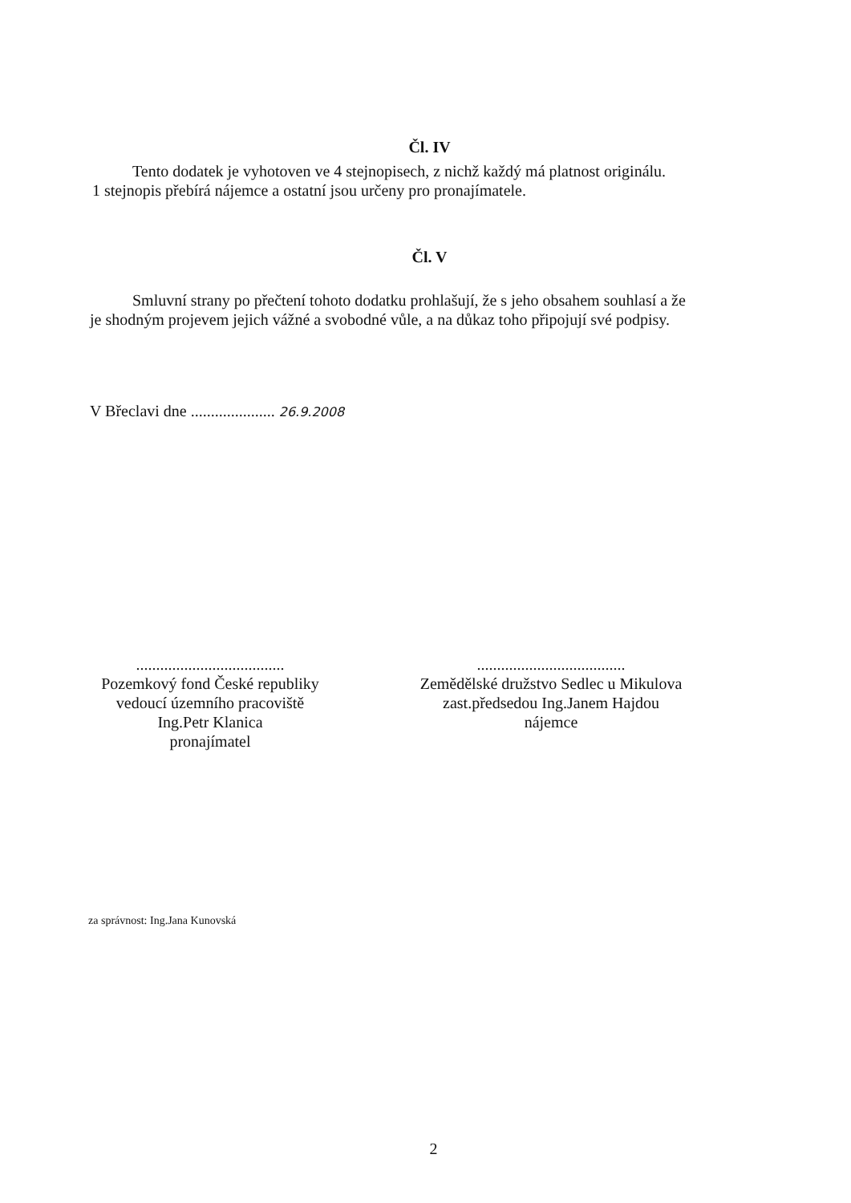Čl. IV
Tento dodatek je vyhotoven ve 4 stejnopisech, z nichž každý má platnost originálu.
1 stejnopis přebírá nájemce a ostatní jsou určeny pro pronajímatele.
Čl. V
Smluvní strany po přečtení tohoto dodatku prohlašují, že s jeho obsahem souhlasí a že
je shodným projevem jejich vážné a svobodné vůle, a na důkaz toho připojují své podpisy.
V Břeclavi dne ..................... 26.9.2008
.....................................
Pozemkový fond České republiky
vedoucí územního pracoviště
Ing.Petr Klanica
pronajímatel
.....................................
Zemědělské družstvo Sedlec u Mikulova
zast.předsedou Ing.Janem Hajdou
nájemce
za správnost: Ing.Jana Kunovská
2